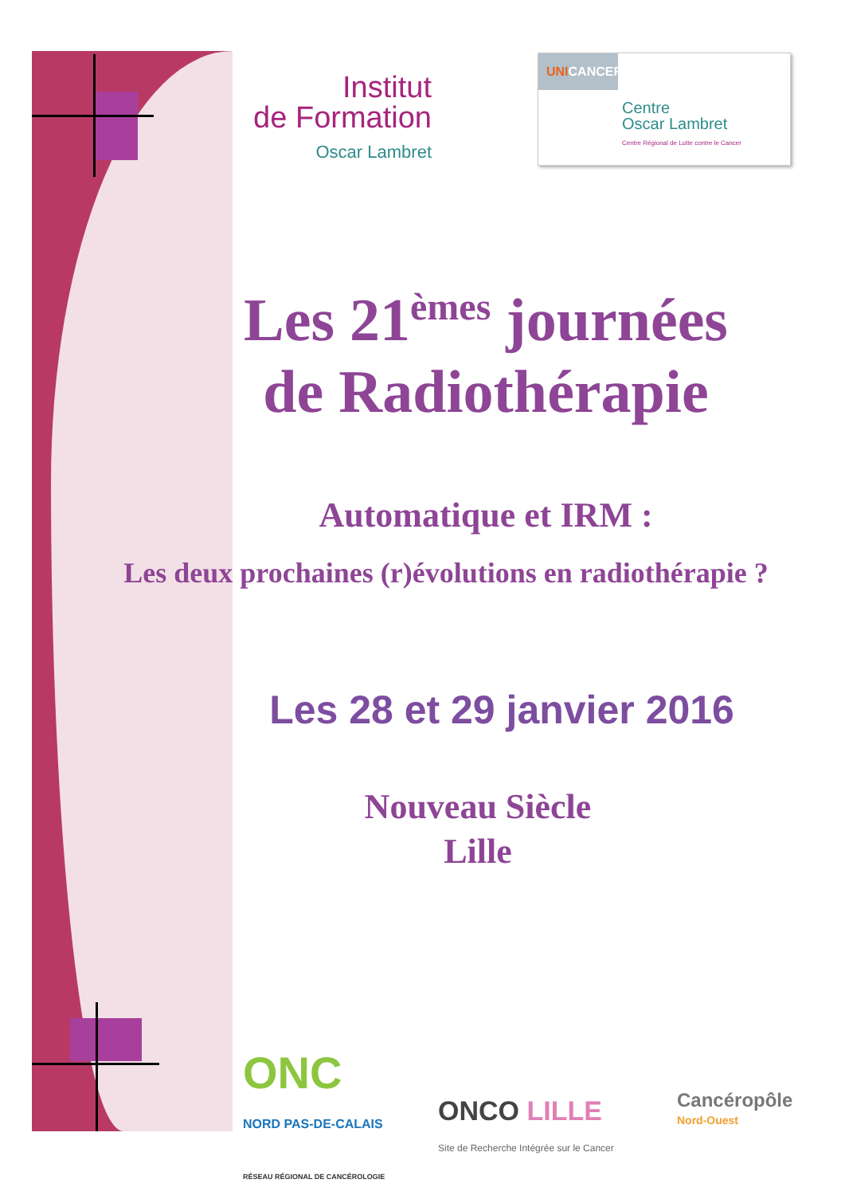Institut
de Formation
Oscar Lambret
UNICANCER
Centre
Oscar Lambret
Centre Régional de Lutte contre le Cancer
Les 21<sup>èmes</sup> journées
de Radiothérapie
Automatique et IRM :
Les deux prochaines (r)évolutions en radiothérapie ?
Les 28 et 29 janvier 2016
Nouveau Siècle
Lille
ONC
NORD PAS-DE-CALAIS
RÉSEAU RÉGIONAL DE CANCÉROLOGIE
ONCO LILLE
Site de Recherche Intégrée sur le Cancer
Cancéropôle
Nord-Ouest